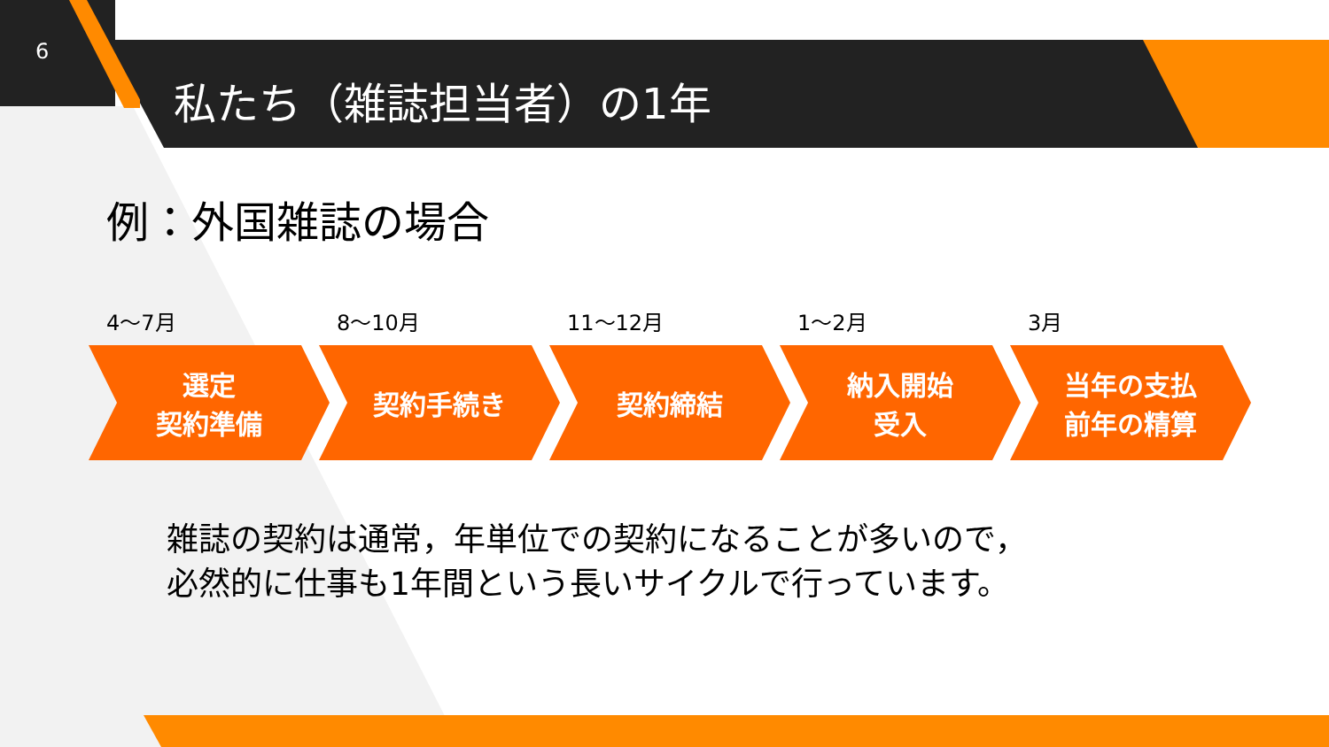6
私たち（雑誌担当者）の1年
例：外国雑誌の場合
4～7月
選定
契約準備
8～10月
契約手続き
11～12月
契約締結
1～2月
納入開始
受入
3月
当年の支払
前年の精算
雑誌の契約は通常，年単位での契約になることが多いので，
必然的に仕事も1年間という長いサイクルで行っています。